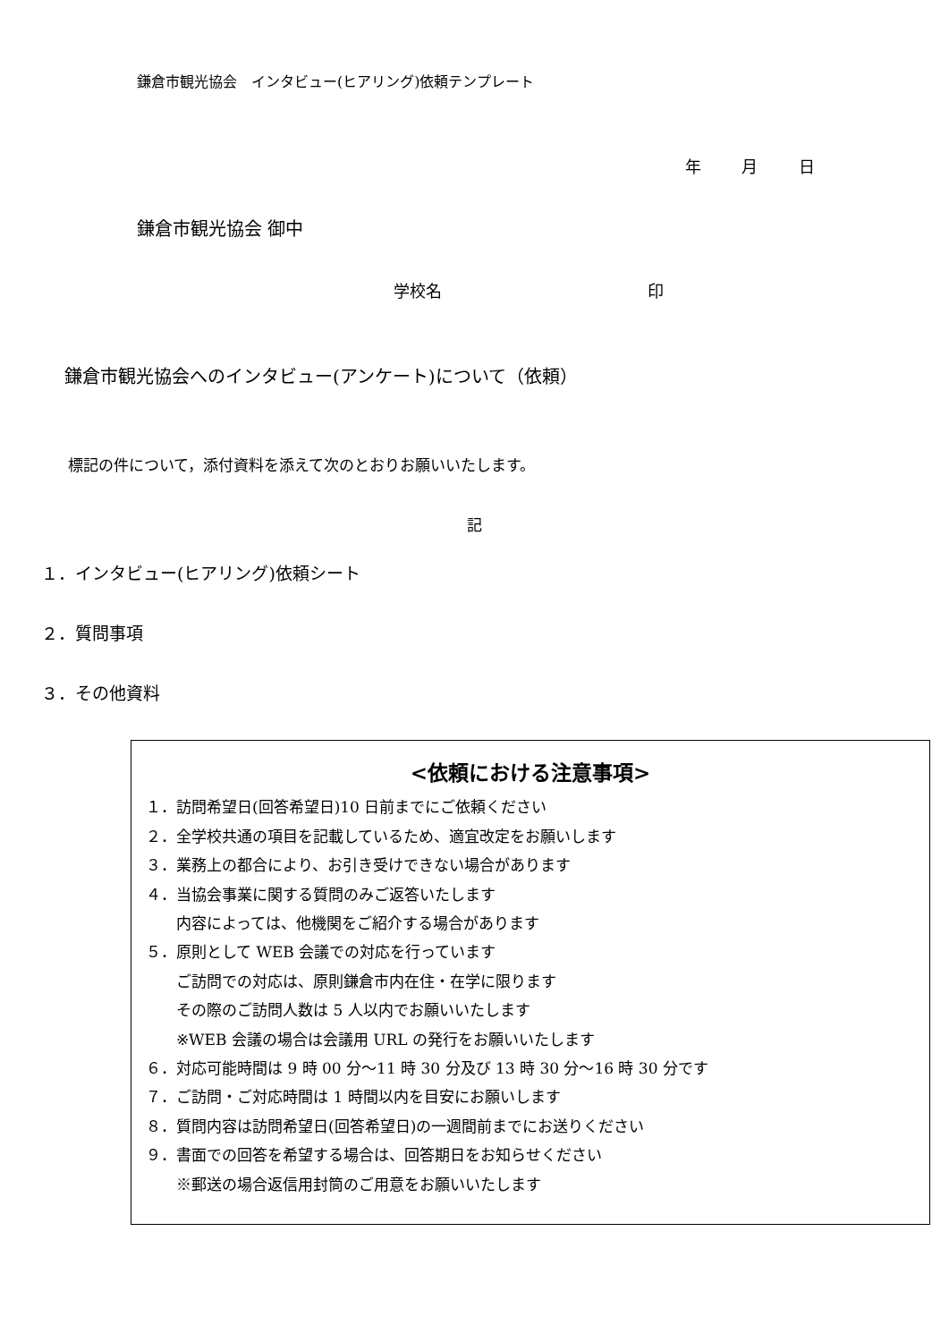鎌倉市観光協会　インタビュー(ヒアリング)依頼テンプレート
年 月 日
鎌倉市観光協会 御中
学校名 印
鎌倉市観光協会へのインタビュー(アンケート)について（依頼）
標記の件について，添付資料を添えて次のとおりお願いいたします。
記
１．インタビュー(ヒアリング)依頼シート
２．質問事項
３．その他資料
<依頼における注意事項>
１．訪問希望日(回答希望日)10 日前までにご依頼ください
２．全学校共通の項目を記載しているため、適宜改定をお願いします
３．業務上の都合により、お引き受けできない場合があります
４．当協会事業に関する質問のみご返答いたします
内容によっては、他機関をご紹介する場合があります
５．原則として WEB 会議での対応を行っています
ご訪問での対応は、原則鎌倉市内在住・在学に限ります
その際のご訪問人数は 5 人以内でお願いいたします
※WEB 会議の場合は会議用 URL の発行をお願いいたします
６．対応可能時間は 9 時 00 分～11 時 30 分及び 13 時 30 分～16 時 30 分です
７．ご訪問・ご対応時間は 1 時間以内を目安にお願いします
８．質問内容は訪問希望日(回答希望日)の一週間前までにお送りください
９．書面での回答を希望する場合は、回答期日をお知らせください
※郵送の場合返信用封筒のご用意をお願いいたします